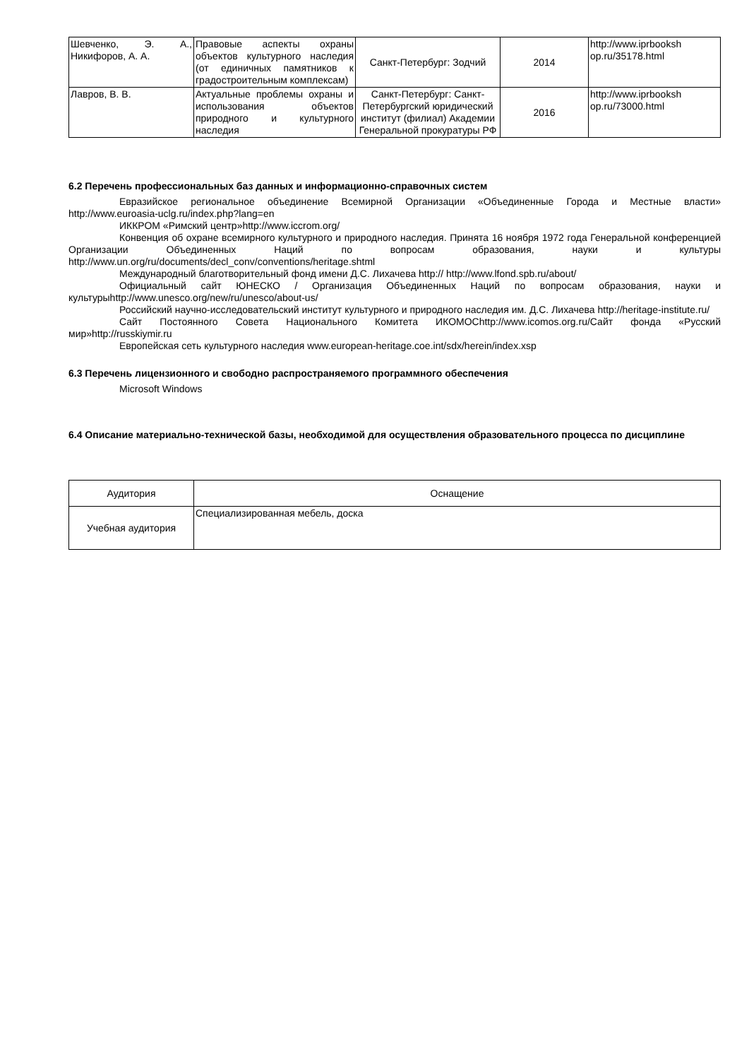| Шевченко, Э. А., Никифоров, А. А. | Правовые аспекты охраны объектов культурного наследия (от единичных памятников к градостроительным комплексам) | Санкт-Петербург: Зодчий | 2014 | http://www.iprbooksh op.ru/35178.html |
| Лавров, В. В. | Актуальные проблемы охраны и использования объектов природного и культурного наследия | Санкт-Петербург: Санкт-Петербургский юридический институт (филиал) Академии Генеральной прокуратуры РФ | 2016 | http://www.iprbooksh op.ru/73000.html |
6.2 Перечень профессиональных баз данных и информационно-справочных систем
Евразийское региональное объединение Всемирной Организации «Объединенные Города и Местные власти» http://www.euroasia-uclg.ru/index.php?lang=en
ИККРОМ «Римский центр»http://www.iccrom.org/
Конвенция об охране всемирного культурного и природного наследия. Принята 16 ноября 1972 года Генеральной конференцией Организации Объединенных Наций по вопросам образования, науки и культуры http://www.un.org/ru/documents/decl_conv/conventions/heritage.shtml
Международный благотворительный фонд имени Д.С. Лихачева http:// http://www.lfond.spb.ru/about/
Официальный сайт ЮНЕСКО / Организация Объединенных Наций по вопросам образования, науки и культурыhttp://www.unesco.org/new/ru/unesco/about-us/
Российский научно-исследовательский институт культурного и природного наследия им. Д.С. Лихачева http://heritage-institute.ru/
Сайт Постоянного Совета Национального Комитета ИКОМОСhttp://www.icomos.org.ru/Сайт фонда «Русский мир»http://russkiymir.ru
Европейская сеть культурного наследия www.european-heritage.coe.int/sdx/herein/index.xsp
6.3 Перечень лицензионного и свободно распространяемого программного обеспечения
Microsoft Windows
6.4 Описание материально-технической базы, необходимой для осуществления образовательного процесса по дисциплине
| Аудитория | Оснащение |
| Учебная аудитория | Специализированная мебель, доска |